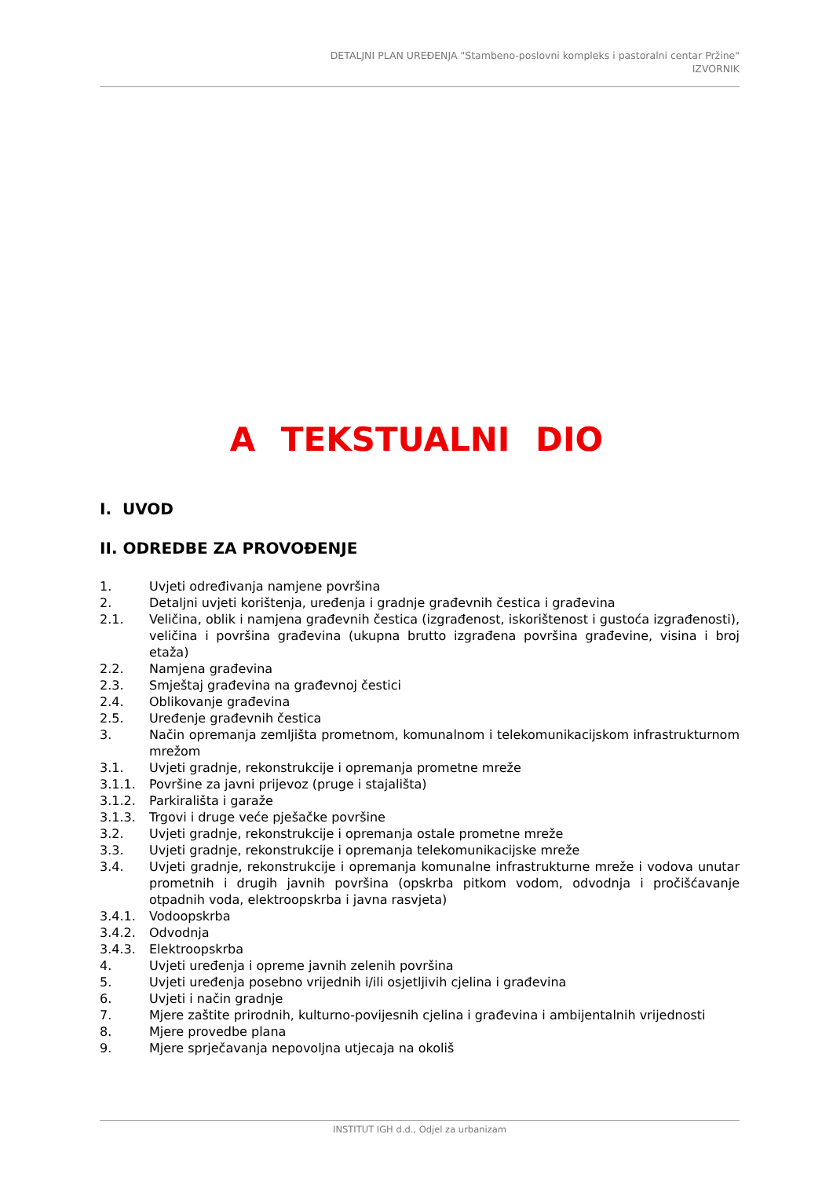DETALJNI PLAN UREĐENJA "Stambeno-poslovni kompleks i pastoralni centar Pržine"
IZVORNIK
A TEKSTUALNI DIO
I. UVOD
II. ODREDBE ZA PROVOĐENJE
| 1. | Uvjeti određivanja namjene površina |
| 2. | Detaljni uvjeti korištenja, uređenja i gradnje građevnih čestica i građevina |
| 2.1. | Veličina, oblik i namjena građevnih čestica (izgrađenost, iskorištenost i gustoća izgrađenosti), veličina i površina građevina (ukupna brutto izgrađena površina građevine, visina i broj etaža) |
| 2.2. | Namjena građevina |
| 2.3. | Smještaj građevina na građevnoj čestici |
| 2.4. | Oblikovanje građevina |
| 2.5. | Uređenje građevnih čestica |
| 3. | Način opremanja zemljišta prometnom, komunalnom i telekomunikacijskom infrastrukturnom mrežom |
| 3.1. | Uvjeti gradnje, rekonstrukcije i opremanja prometne mreže |
| 3.1.1. | Površine za javni prijevoz (pruge i stajališta) |
| 3.1.2. | Parkirališta i garaže |
| 3.1.3. | Trgovi i druge veće pješačke površine |
| 3.2. | Uvjeti gradnje, rekonstrukcije i opremanja ostale prometne mreže |
| 3.3. | Uvjeti gradnje, rekonstrukcije i opremanja telekomunikacijske mreže |
| 3.4. | Uvjeti gradnje, rekonstrukcije i opremanja komunalne infrastrukturne mreže i vodova unutar prometnih i drugih javnih površina (opskrba pitkom vodom, odvodnja i pročišćavanje otpadnih voda, elektroopskrba i javna rasvjeta) |
| 3.4.1. | Vodoopskrba |
| 3.4.2. | Odvodnja |
| 3.4.3. | Elektroopskrba |
| 4. | Uvjeti uređenja i opreme javnih zelenih površina |
| 5. | Uvjeti uređenja posebno vrijednih i/ili osjetljivih cjelina i građevina |
| 6. | Uvjeti i način gradnje |
| 7. | Mjere zaštite prirodnih, kulturno-povijesnih cjelina i građevina i ambijentalnih vrijednosti |
| 8. | Mjere provedbe plana |
| 9. | Mjere sprječavanja nepovoljna utjecaja na okoliš |
INSTITUT IGH d.d., Odjel za urbanizam